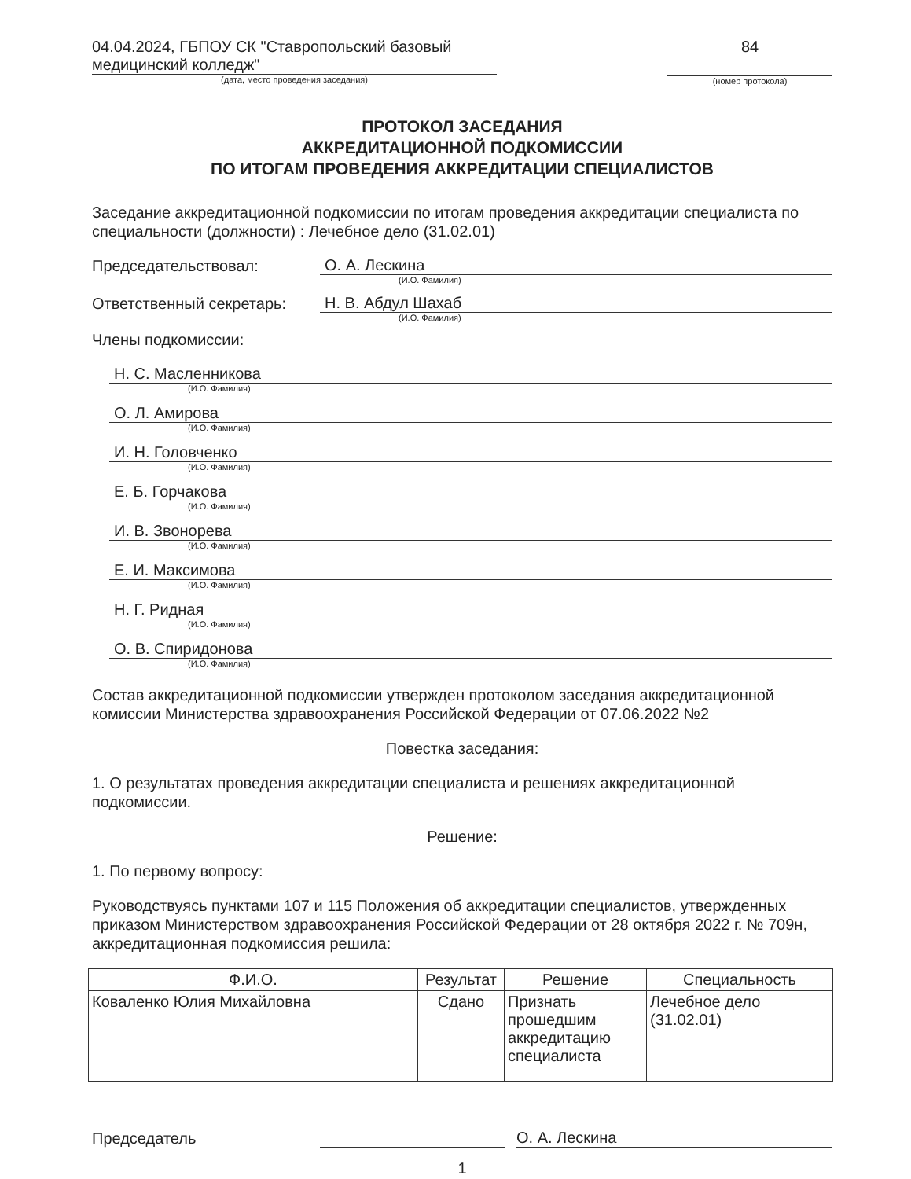04.04.2024, ГБПОУ СК "Ставропольский базовый медицинский колледж"
(дата, место проведения заседания)
84
(номер протокола)
ПРОТОКОЛ ЗАСЕДАНИЯ
АККРЕДИТАЦИОННОЙ ПОДКОМИССИИ
ПО ИТОГАМ ПРОВЕДЕНИЯ АККРЕДИТАЦИИ СПЕЦИАЛИСТОВ
Заседание аккредитационной подкомиссии по итогам проведения аккредитации специалиста по специальности (должности) : Лечебное дело (31.02.01)
Председательствовал:
О. А. Лескина
(И.О. Фамилия)
Ответственный секретарь:
Н. В. Абдул Шахаб
(И.О. Фамилия)
Члены подкомиссии:
Н. С. Масленникова
(И.О. Фамилия)
О. Л. Амирова
(И.О. Фамилия)
И. Н. Головченко
(И.О. Фамилия)
Е. Б. Горчакова
(И.О. Фамилия)
И. В. Звонорева
(И.О. Фамилия)
Е. И. Максимова
(И.О. Фамилия)
Н. Г. Ридная
(И.О. Фамилия)
О. В. Спиридонова
(И.О. Фамилия)
Состав аккредитационной подкомиссии утвержден протоколом заседания аккредитационной комиссии Министерства здравоохранения Российской Федерации от 07.06.2022 №2
Повестка заседания:
1. О результатах проведения аккредитации специалиста и решениях аккредитационной подкомиссии.
Решение:
1. По первому вопросу:
Руководствуясь пунктами 107 и 115 Положения об аккредитации специалистов, утвержденных приказом Министерством здравоохранения Российской Федерации от 28 октября 2022 г. № 709н, аккредитационная подкомиссия решила:
| Ф.И.О. | Результат | Решение | Специальность |
| --- | --- | --- | --- |
| Коваленко Юлия Михайловна | Сдано | Признать прошедшим аккредитацию специалиста | Лечебное дело (31.02.01) |
Председатель
О. А. Лескина
1